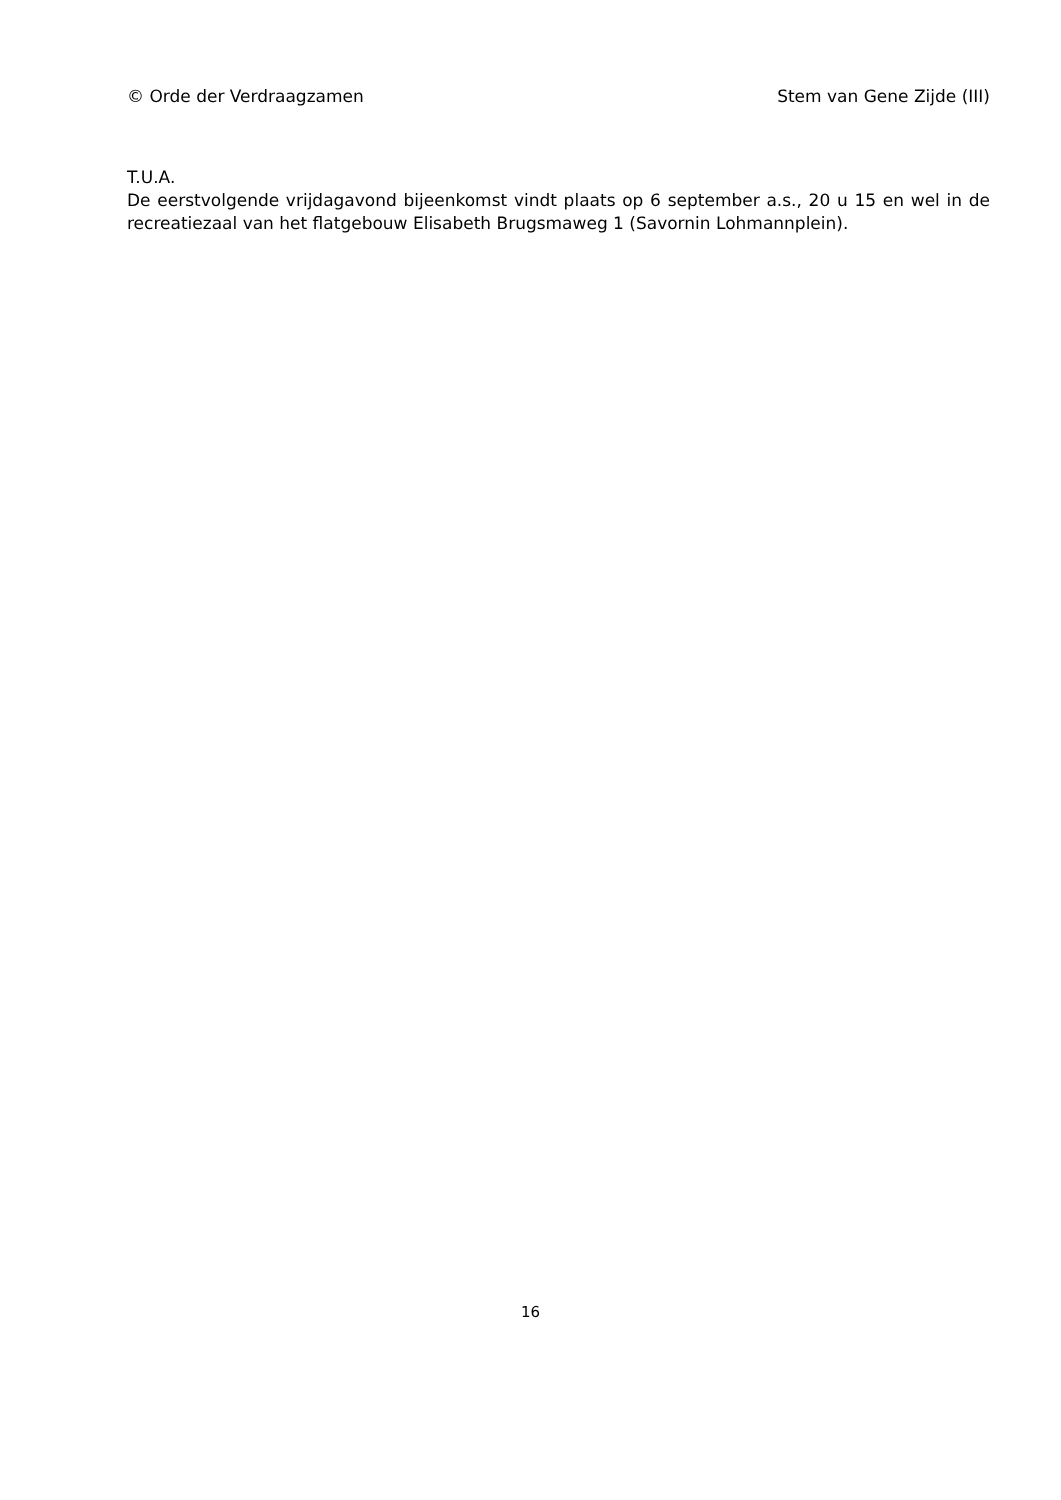© Orde der Verdraagzamen Stem van Gene Zijde (III)
T.U.A.
De eerstvolgende vrijdagavond bijeenkomst vindt plaats op 6 september a.s., 20 u 15 en wel in de recreatiezaal van het flatgebouw Elisabeth Brugsmaweg 1 (Savornin Lohmannplein).
16